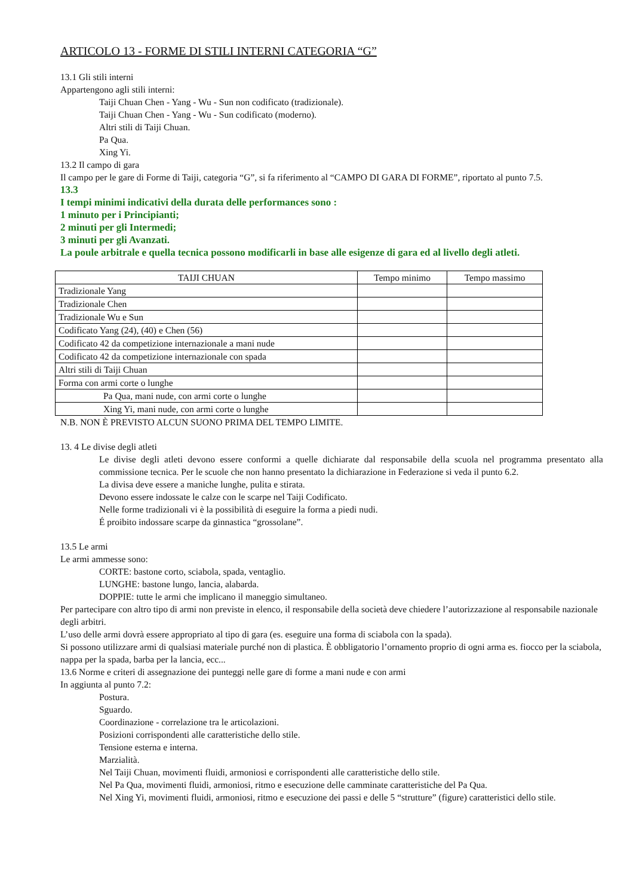ARTICOLO 13 - FORME DI STILI INTERNI CATEGORIA “G”
13.1 Gli stili interni
Appartengono agli stili interni:
Taiji Chuan Chen - Yang - Wu - Sun non codificato (tradizionale).
Taiji Chuan Chen - Yang - Wu - Sun codificato (moderno).
Altri stili di Taiji Chuan.
Pa Qua.
Xing Yi.
13.2 Il campo di gara
Il campo per le gare di Forme di Taiji, categoria “G”, si fa riferimento al “CAMPO DI GARA DI FORME”, riportato al punto 7.5.
13.3
I tempi minimi indicativi della durata delle performances sono :
1 minuto per i Principianti;
2 minuti per gli Intermedi;
3 minuti per gli Avanzati.
La poule arbitrale e quella tecnica possono modificarli in base alle esigenze di gara ed al livello degli atleti.
| TAIJI CHUAN | Tempo minimo | Tempo massimo |
| --- | --- | --- |
| Tradizionale Yang | | |
| Tradizionale Chen | | |
| Tradizionale Wu e Sun | | |
| Codificato Yang (24), (40) e Chen (56) | | |
| Codificato 42 da competizione internazionale a mani nude | | |
| Codificato 42 da competizione internazionale con spada | | |
| Altri stili di Taiji Chuan | | |
| Forma con armi corte o lunghe | | |
| Pa Qua, mani nude, con armi corte o lunghe | | |
| Xing Yi, mani nude, con armi corte o lunghe | | |
N.B. NON È PREVISTO ALCUN SUONO PRIMA DEL TEMPO LIMITE.
13. 4 Le divise degli atleti
Le divise degli atleti devono essere conformi a quelle dichiarate dal responsabile della scuola nel programma presentato alla commissione tecnica. Per le scuole che non hanno presentato la dichiarazione in Federazione si veda il punto 6.2.
La divisa deve essere a maniche lunghe, pulita e stirata.
Devono essere indossate le calze con le scarpe nel Taiji Codificato.
Nelle forme tradizionali vi è la possibilità di eseguire la forma a piedi nudi.
É proibito indossare scarpe da ginnastica “grossolane”.
13.5 Le armi
Le armi ammesse sono:
CORTE: bastone corto, sciabola, spada, ventaglio.
LUNGHE: bastone lungo, lancia, alabarda.
DOPPIE: tutte le armi che implicano il maneggio simultaneo.
Per partecipare con altro tipo di armi non previste in elenco, il responsabile della società deve chiedere l’autorizzazione al responsabile nazionale degli arbitri.
L’uso delle armi dovrà essere appropriato al tipo di gara (es. eseguire una forma di sciabola con la spada).
Si possono utilizzare armi di qualsiasi materiale purché non di plastica. È obbligatorio l’ornamento proprio di ogni arma es. fiocco per la sciabola, nappa per la spada, barba per la lancia, ecc...
13.6 Norme e criteri di assegnazione dei punteggi nelle gare di forme a mani nude e con armi
In aggiunta al punto 7.2:
Postura.
Sguardo.
Coordinazione - correlazione tra le articolazioni.
Posizioni corrispondenti alle caratteristiche dello stile.
Tensione esterna e interna.
Marzialità.
Nel Taiji Chuan, movimenti fluidi, armoniosi e corrispondenti alle caratteristiche dello stile.
Nel Pa Qua, movimenti fluidi, armoniosi, ritmo e esecuzione delle camminate caratteristiche del Pa Qua.
Nel Xing Yi, movimenti fluidi, armoniosi, ritmo e esecuzione dei passi e delle 5 “strutture” (figure) caratteristici dello stile.